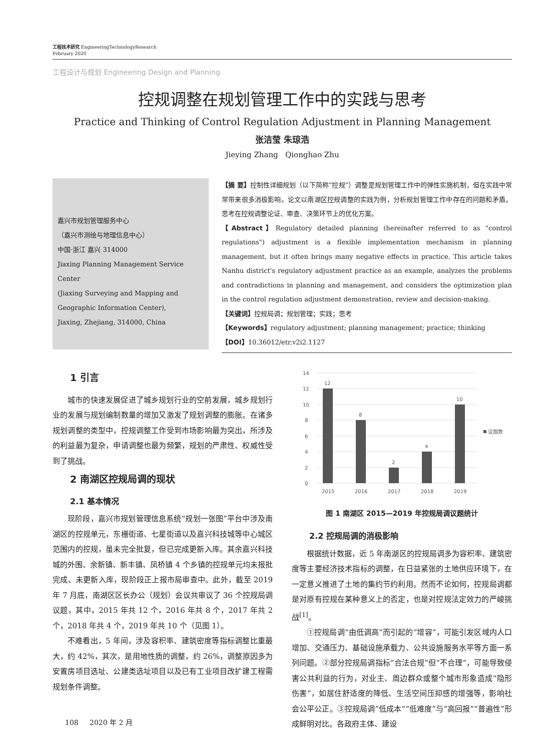工程技术研究 EngineeringTechnologyResearch
February 2020
工程设计与规划 Engineering Design and Planning
控规调整在规划管理工作中的实践与思考
Practice and Thinking of Control Regulation Adjustment in Planning Management
张洁莹 朱琼浩
Jieying Zhang Qionghao Zhu
嘉兴市规划管理服务中心
（嘉兴市测绘与地理信息中心）
中国·浙江 嘉兴 314000
Jiaxing Planning Management Service Center
(Jiaxing Surveying and Mapping and Geographic Information Center),
Jiaxing, Zhejiang, 314000, China
【摘 要】控制性详细规划（以下简称“控规”）调整是规划管理工作中的弹性实施机制，但在实践中常常带来很多消极影响。论文以南湖区控规调整的实践为例，分析规划管理工作中存在的问题和矛盾，思考在控规调整论证、审查、决策环节上的优化方案。
【Abstract】Regulatory detailed planning (hereinafter referred to as "control regulations") adjustment is a flexible implementation mechanism in planning management, but it often brings many negative effects in practice. This article takes Nanhu district's regulatory adjustment practice as an example, analyzes the problems and contradictions in planning and management, and considers the optimization plan in the control regulation adjustment demonstration, review and decision-making.
【关键词】控规局调；规划管理；实践；思考
【Keywords】regulatory adjustment; planning management; practice; thinking
【DOI】10.36012/etr.v2i2.1127
1 引言
城市的快速发展促进了城乡规划行业的空前发展，城乡规划行业的发展与规划编制数量的增加又激发了规划调整的膨胀。在诸多规划调整的类型中，控规调整工作受到市场影响最为突出，所涉及的利益最为复杂，申请调整也最为频繁，规划的严肃性、权威性受到了挑战。
2 南湖区控规局调的现状
2.1 基本情况
现阶段，嘉兴市规划管理信息系统“规划一张图”平台中涉及南湖区的控规单元，东栅街道、七星街道以及嘉兴科技城等中心城区范围内的控规，虽未完全批复，但已完成更新入库。其余嘉兴科技城的外围、余新镇、新丰镇、凤桥镇 4 个乡镇的控规单元均未报批完成、未更新入库，现阶段正上报市局审查中。此外，截至 2019 年 7 月底，南湖区区长办公（规划）会议共审议了 36 个控规局调议题，其中，2015 年共 12 个，2016 年共 8 个，2017 年共 2 个，2018 年共 4 个，2019 年共 10 个（见图 1）。
不难看出，5 年间，涉及容积率、建筑密度等指标调整比重最大，约 42%，其次，是用地性质的调整，约 26%，调整原因多为安置房项目选址、公建类选址项目以及已有工业项目改扩建工程需规划条件调整。
14
12
10
8
6
4
2
0
12
8
2
4
10
2015
2016
2017
2018
2019
议题数
图 1 南湖区 2015—2019 年控规局调议题统计
2.2 控规局调的消极影响
根据统计数据，近 5 年南湖区的控规局调多为容积率、建筑密度等主要经济技术指标的调整，在日益紧张的土地供应环境下，在一定意义推进了土地的集约节约利用。然而不论如何，控规局调都是对原有控规在某种意义上的否定，也是对控规法定效力的严峻挑战<sup>[1]</sup>。
①控规局调“由低调高”而引起的“增容”，可能引发区域内人口增加、交通压力、基础设施承载力、公共设施服务水平等方面一系列问题。②部分控规局调指标“合法合规”但“不合理”，可能导致侵害公共利益的行为，对业主、周边群众或整个城市形象造成“隐形伤害”，如居住舒适度的降低、生活空间压抑感的增强等，影响社会公平公正。③控规局调“低成本”“低难度”与“高回报”“普遍性”形成鲜明对比。各政府主体、建设
108 2020 年 2 月